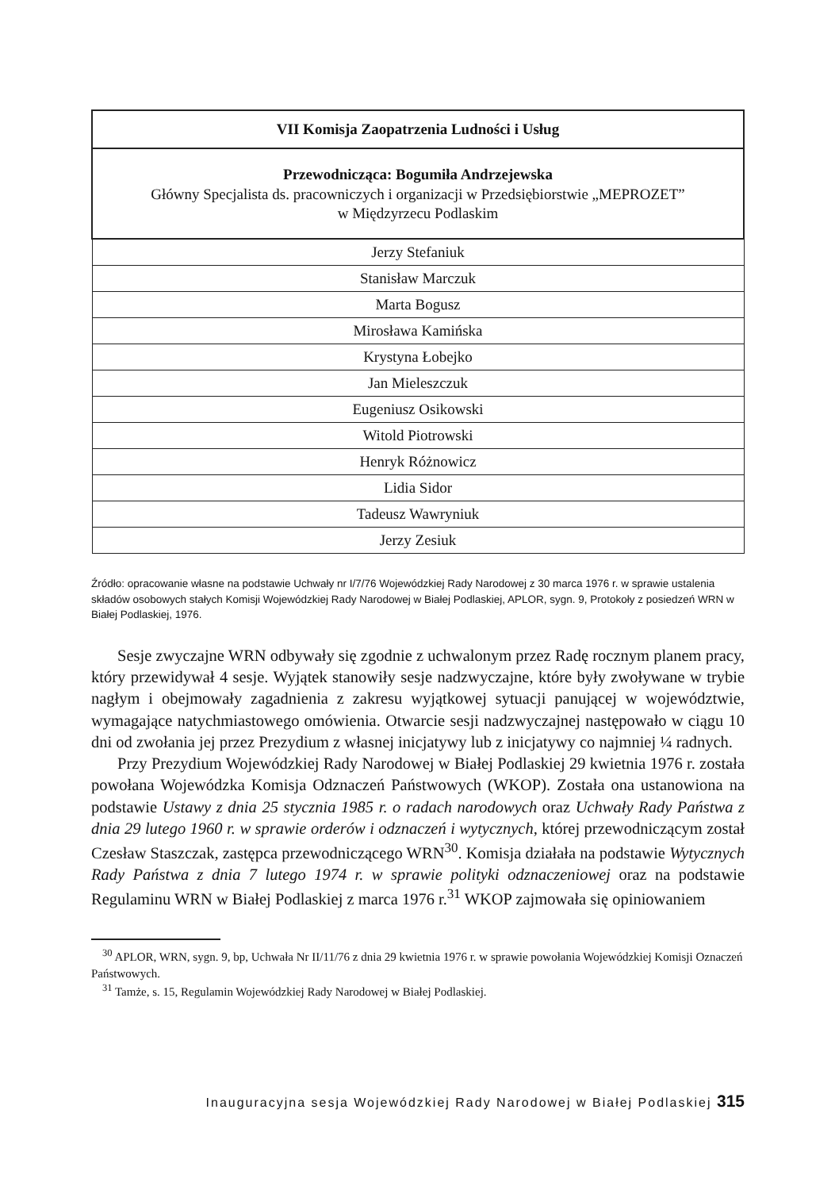| VII Komisja Zaopatrzenia Ludności i Usług |
| --- |
| Przewodnicząca: Bogumiła Andrzejewska Główny Specjalista ds. pracowniczych i organizacji w Przedsiębiorstwie „MEPROZET” w Międzyrzecu Podlaskim |
| Jerzy Stefaniuk |
| Stanisław Marczuk |
| Marta Bogusz |
| Mirosława Kamińska |
| Krystyna Łobejko |
| Jan Mieleszczuk |
| Eugeniusz Osikowski |
| Witold Piotrowski |
| Henryk Różnowicz |
| Lidia Sidor |
| Tadeusz Wawryniuk |
| Jerzy Zesiuk |
Źródło: opracowanie własne na podstawie Uchwały nr I/7/76 Wojewódzkiej Rady Narodowej z 30 marca 1976 r. w sprawie ustalenia składów osobowych stałych Komisji Wojewódzkiej Rady Narodowej w Białej Podlaskiej, APLOR, sygn. 9, Protokoły z posiedzeń WRN w Białej Podlaskiej, 1976.
Sesje zwyczajne WRN odbywały się zgodnie z uchwalonym przez Radę rocznym planem pracy, który przewidywał 4 sesje. Wyjątek stanowiły sesje nadzwyczajne, które były zwoływane w trybie nagłym i obejmowały zagadnienia z zakresu wyjątkowej sytuacji panującej w województwie, wymagające natychmiastowego omówienia. Otwarcie sesji nadzwyczajnej następowało w ciągu 10 dni od zwołania jej przez Prezydium z własnej inicjatywy lub z inicjatywy co najmniej ¼ radnych.
Przy Prezydium Wojewódzkiej Rady Narodowej w Białej Podlaskiej 29 kwietnia 1976 r. została powołana Wojewódzka Komisja Odznaczeń Państwowych (WKOP). Została ona ustanowiona na podstawie Ustawy z dnia 25 stycznia 1985 r. o radach narodowych oraz Uchwały Rady Państwa z dnia 29 lutego 1960 r. w sprawie orderów i odznaczeń i wytycznych, której przewodniczącym został Czesław Staszczak, zastępca przewodniczącego WRN<sup>30</sup>. Komisja działała na podstawie Wytycznych Rady Państwa z dnia 7 lutego 1974 r. w sprawie polityki odznaczeniowej oraz na podstawie Regulaminu WRN w Białej Podlaskiej z marca 1976 r.<sup>31</sup> WKOP zajmowała się opiniowaniem
<sup>30</sup> APLOR, WRN, sygn. 9, bp, Uchwała Nr II/11/76 z dnia 29 kwietnia 1976 r. w sprawie powołania Wojewódzkiej Komisji Oznaczeń Państwowych.
<sup>31</sup> Tamże, s. 15, Regulamin Wojewódzkiej Rady Narodowej w Białej Podlaskiej.
Inauguracyjna sesja Wojewódzkiej Rady Narodowej w Białej Podlaskiej 315